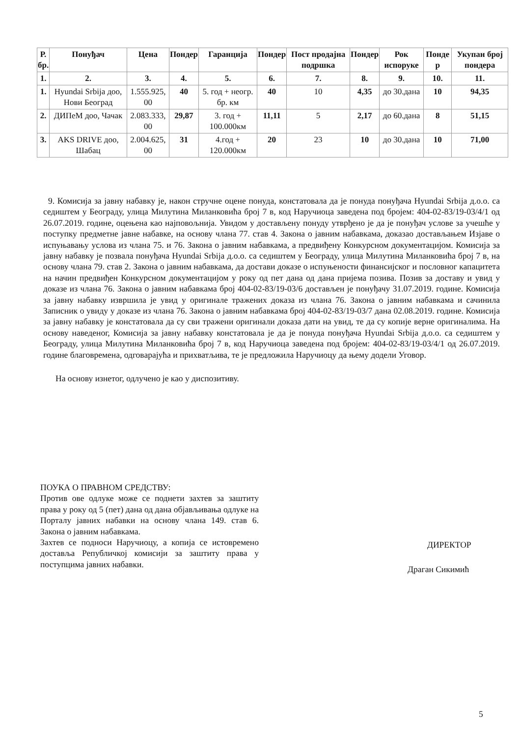| Р. бр. | Понуђач | Цена | Пондер | Гаранција | Пондер | Пост продајна подршка | Пондер | Рок испоруке | Понде р | Укупан број пондера |
| --- | --- | --- | --- | --- | --- | --- | --- | --- | --- | --- |
| 1. | 2. | 3. | 4. | 5. | 6. | 7. | 8. | 9. | 10. | 11. |
| 1. | Hyundai Srbija доо, Нови Београд | 1.555.925, 00 | 40 | 5. год + неогр. бр. км | 40 | 10 | 4,35 | до 30.дана | 10 | 94,35 |
| 2. | ДИПеМ доо, Чачак | 2.083.333, 00 | 29,87 | 3. год + 100.000км | 11,11 | 5 | 2,17 | до 60.дана | 8 | 51,15 |
| 3. | AKS DRIVE доо, Шабац | 2.004.625, 00 | 31 | 4.год + 120.000км | 20 | 23 | 10 | до 30.дана | 10 | 71,00 |
9. Комисија за јавну набавку је, након стручне оцене понуда, констатовала да је понуда понуђача Hyundai Srbija д.о.о. са седиштем у Београду, улица Милутина Миланковића број 7 в, код Наручиоца заведена под бројем: 404-02-83/19-03/4/1 од 26.07.2019. године, оцењена као најповољнија. Увидом у достављену понуду утврђено је да је понуђач услове за учешће у поступку предметне јавне набавке, на основу члана 77. став 4. Закона о јавним набавкама, доказао достављањем Изјаве о испуњавању услова из члана 75. и 76. Закона о јавним набавкама, а предвиђену Конкурсном документацијом. Комисија за јавну набавку је позвала понуђача Hyundai Srbija д.о.о. са седиштем у Београду, улица Милутина Миланковића број 7 в, на основу члана 79. став 2. Закона о јавним набавкама, да достави доказе о испуњености финансијског и пословног капацитета на начин предвиђен Конкурсном документацијом у року од пет дана од дана пријема позива. Позив за доставу и увид у доказе из члана 76. Закона о јавним набавкама број 404-02-83/19-03/6 достављен је понуђачу 31.07.2019. године. Комисија за јавну набавку извршила је увид у оригинале тражених доказа из члана 76. Закона о јавним набавкама и сачинила Записник о увиду у доказе из члана 76. Закона о јавним набавкама број 404-02-83/19-03/7 дана 02.08.2019. године. Комисија за јавну набавку је констатовала да су сви тражени оригинали доказа дати на увид, те да су копије верне оригиналима. На основу наведеног, Комисија за јавну набавку констатовала је да је понуда понуђача Hyundai Srbija д.о.о. са седиштем у Београду, улица Милутина Миланковића број 7 в, код Наручиоца заведена под бројем: 404-02-83/19-03/4/1 од 26.07.2019. године благовремена, одговарајућа и прихватљива, те је предложила Наручиоцу да њему додели Уговор.
На основу изнетог, одлучено је као у диспозитиву.
ПОУКА О ПРАВНОМ СРЕДСТВУ:
Против ове одлуке може се поднети захтев за заштиту права у року од 5 (пет) дана од дана објављивања одлуке на Порталу јавних набавки на основу члана 149. став 6. Закона о јавним набавкама.
Захтев се подноси Наручиоцу, а копија се истовремено доставља Републичкој комисији за заштиту права у поступцима јавних набавки.
ДИРЕКТОР
Драган Сикимић
5